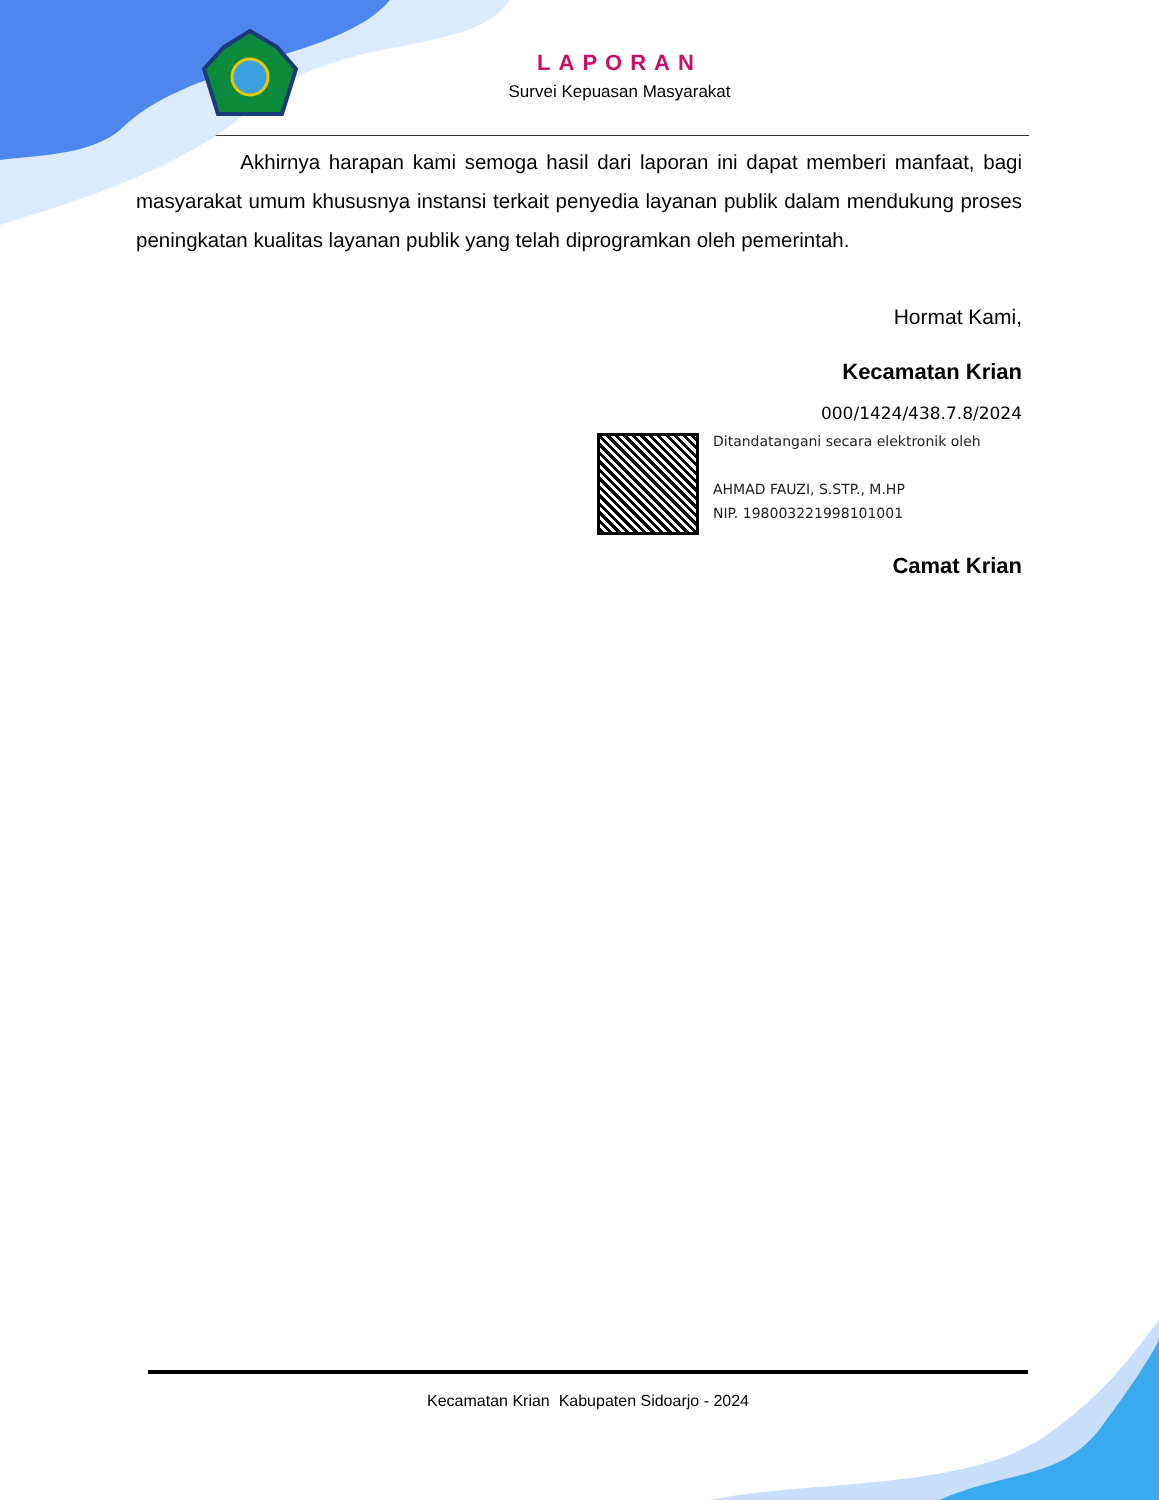LAPORAN
Survei Kepuasan Masyarakat
Akhirnya harapan kami semoga hasil dari laporan ini dapat memberi manfaat, bagi masyarakat umum khususnya instansi terkait penyedia layanan publik dalam mendukung proses peningkatan kualitas layanan publik yang telah diprogramkan oleh pemerintah.
Hormat Kami,
Kecamatan Krian
000/1424/438.7.8/2024
Ditandatangani secara elektronik oleh
AHMAD FAUZI, S.STP., M.HP
NIP. 198003221998101001
Camat Krian
Kecamatan Krian Kabupaten Sidoarjo - 2024